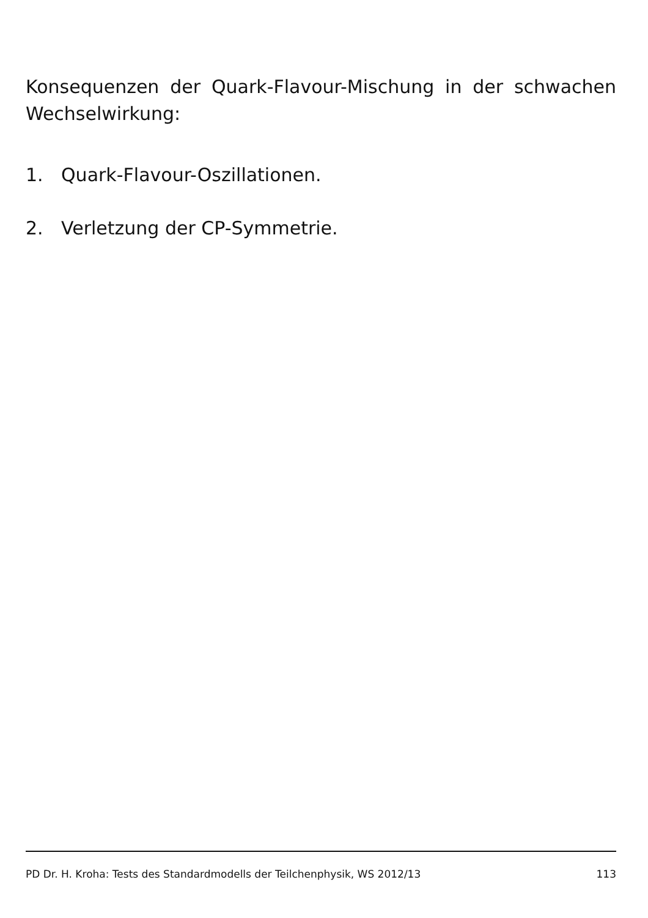Konsequenzen der Quark-Flavour-Mischung in der schwachen Wechselwirkung:
1. Quark-Flavour-Oszillationen.
2. Verletzung der CP-Symmetrie.
PD Dr. H. Kroha: Tests des Standardmodells der Teilchenphysik, WS 2012/13 113